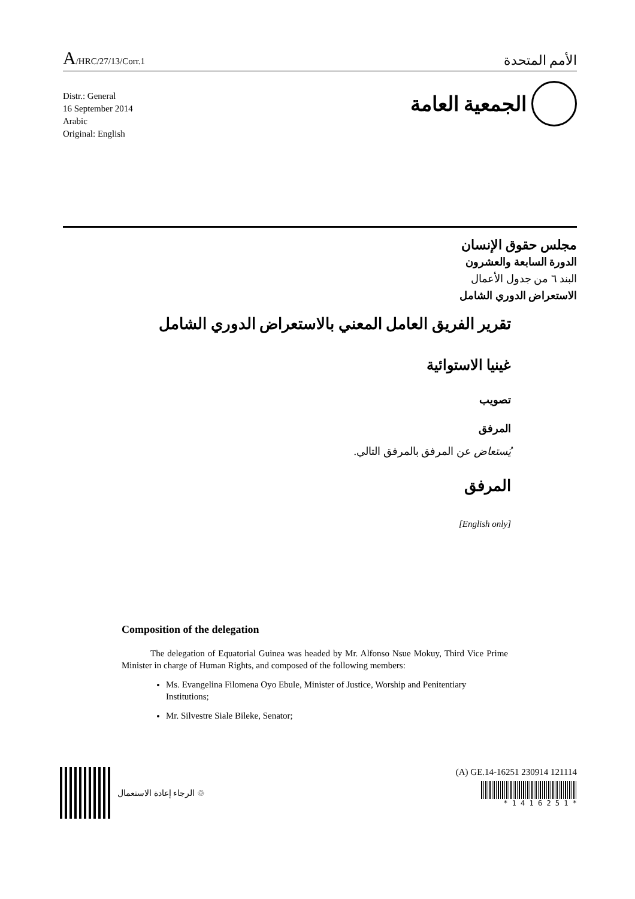A/HRC/27/13/Corr.1
الأمم المتحدة
Distr.: General
16 September 2014
Arabic
Original: English
الجمعية العامة
مجلس حقوق الإنسان
الدورة السابعة والعشرون
البند ٦ من جدول الأعمال
الاستعراض الدوري الشامل
تقرير الفريق العامل المعني بالاستعراض الدوري الشامل
غينيا الاستوائية
تصويب
المرفق
يُستعاض عن المرفق بالمرفق التالي.
المرفق
[English only]
Composition of the delegation
The delegation of Equatorial Guinea was headed by Mr. Alfonso Nsue Mokuy, Third Vice Prime Minister in charge of Human Rights, and composed of the following members:
Ms. Evangelina Filomena Oyo Ebule, Minister of Justice, Worship and Penitentiary Institutions;
Mr. Silvestre Siale Bileke, Senator;
الرجاء إعادة الاستعمال ♲ (A) GE.14-16251 230914 121114
* 1 4 1 6 2 5 1 *